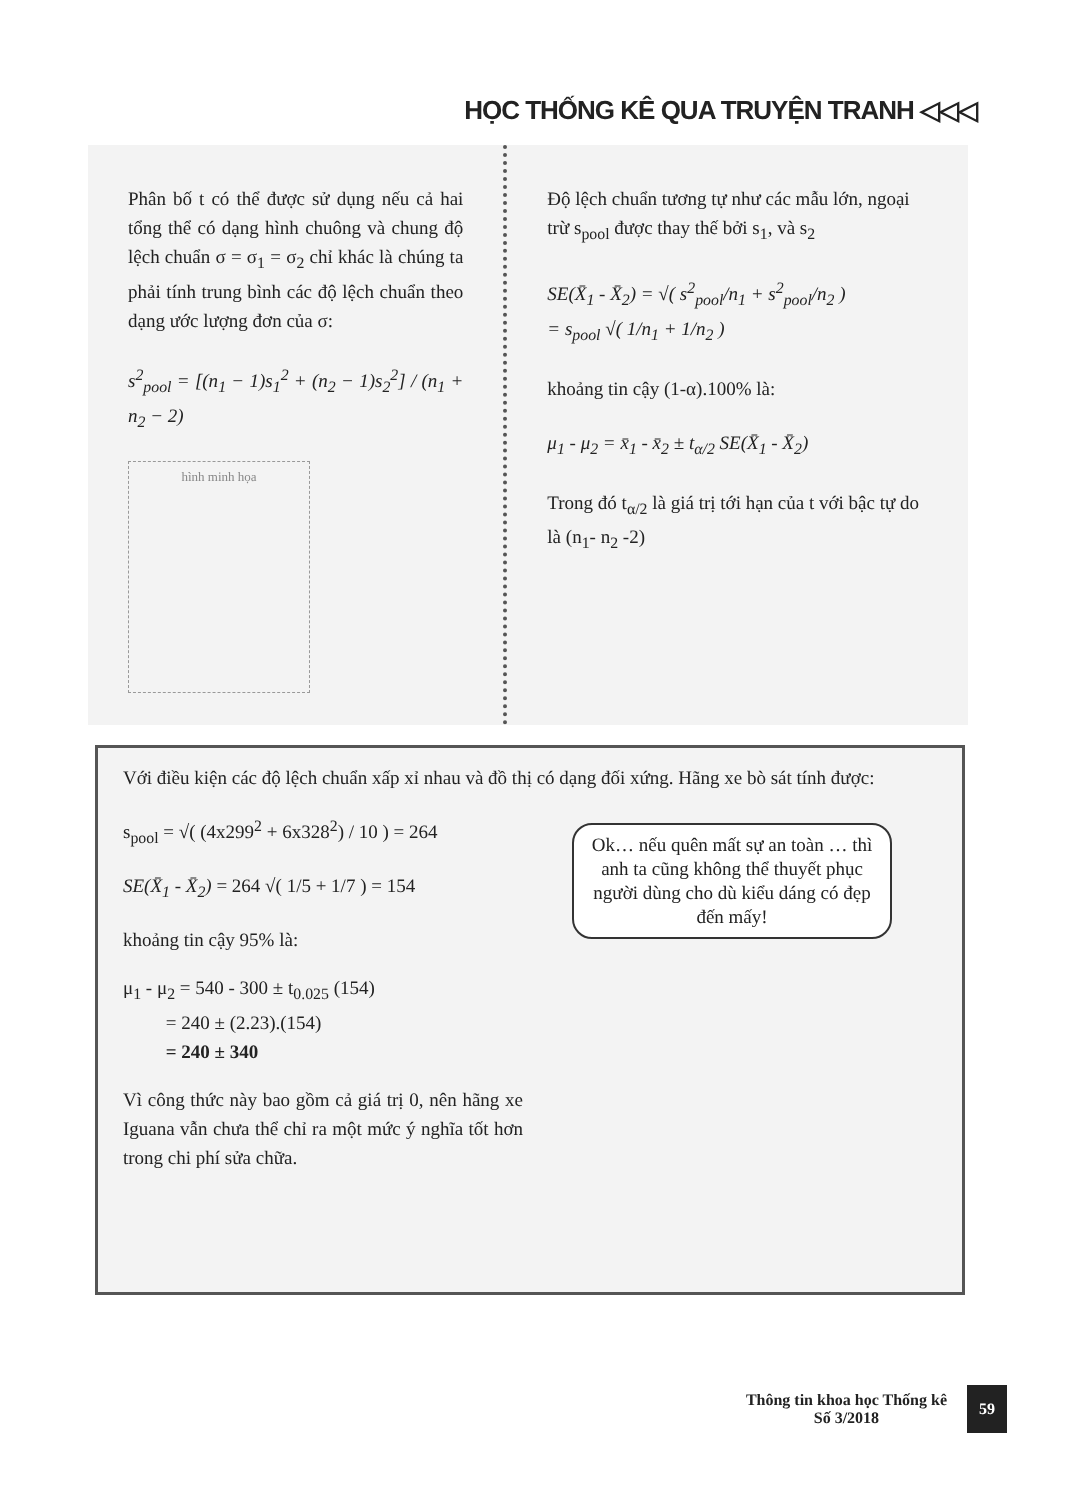HỌC THỐNG KÊ QUA TRUYỆN TRANH ◁◁◁
Phân bố t có thể được sử dụng nếu cả hai tổng thể có dạng hình chuông và chung độ lệch chuẩn σ = σ<sub>1</sub> = σ<sub>2</sub> chỉ khác là chúng ta phải tính trung bình các độ lệch chuẩn theo dạng ước lượng đơn của σ:
s<sup>2</sup><sub>pool</sub> = [(n<sub>1</sub> − 1)s<sub>1</sub><sup>2</sup> + (n<sub>2</sub> − 1)s<sub>2</sub><sup>2</sup>] / (n<sub>1</sub> + n<sub>2</sub> − 2)
hình minh họa
Độ lệch chuẩn tương tự như các mẫu lớn, ngoại trừ s<sub>pool</sub> được thay thế bởi s<sub>1</sub>, và s<sub>2</sub>
SE(X̄<sub>1</sub> - X̄<sub>2</sub>) = √( s<sup>2</sup><sub>pool</sub>/n<sub>1</sub> + s<sup>2</sup><sub>pool</sub>/n<sub>2</sub> )
= s<sub>pool</sub> √( 1/n<sub>1</sub> + 1/n<sub>2</sub> )
khoảng tin cậy (1-α).100% là:
μ<sub>1</sub> - μ<sub>2</sub> = x̄<sub>1</sub> - x̄<sub>2</sub> ± t<sub>α/2</sub> SE(X̄<sub>1</sub> - X̄<sub>2</sub>)
Trong đó t<sub>α/2</sub> là giá trị tới hạn của t với bậc tự do là (n<sub>1</sub>- n<sub>2</sub> -2)
Với điều kiện các độ lệch chuẩn xấp xỉ nhau và đồ thị có dạng đối xứng. Hãng xe bò sát tính được:
s<sub>pool</sub> = √( (4x299<sup>2</sup> + 6x328<sup>2</sup>) / 10 ) = 264
SE(X̄<sub>1</sub> - X̄<sub>2</sub>) = 264 √( 1/5 + 1/7 ) = 154
khoảng tin cậy 95% là:
μ<sub>1</sub> - μ<sub>2</sub> = 540 - 300 ± t<sub>0.025</sub> (154)
= 240 ± (2.23).(154)
= 240 ± 340
Vì công thức này bao gồm cả giá trị 0, nên hãng xe Iguana vẫn chưa thể chỉ ra một mức ý nghĩa tốt hơn trong chi phí sửa chữa.
Ok… nếu quên mất sự an toàn … thì anh ta cũng không thể thuyết phục người dùng cho dù kiểu dáng có đẹp đến mấy!
Thông tin khoa học Thống kê
Số 3/2018
59